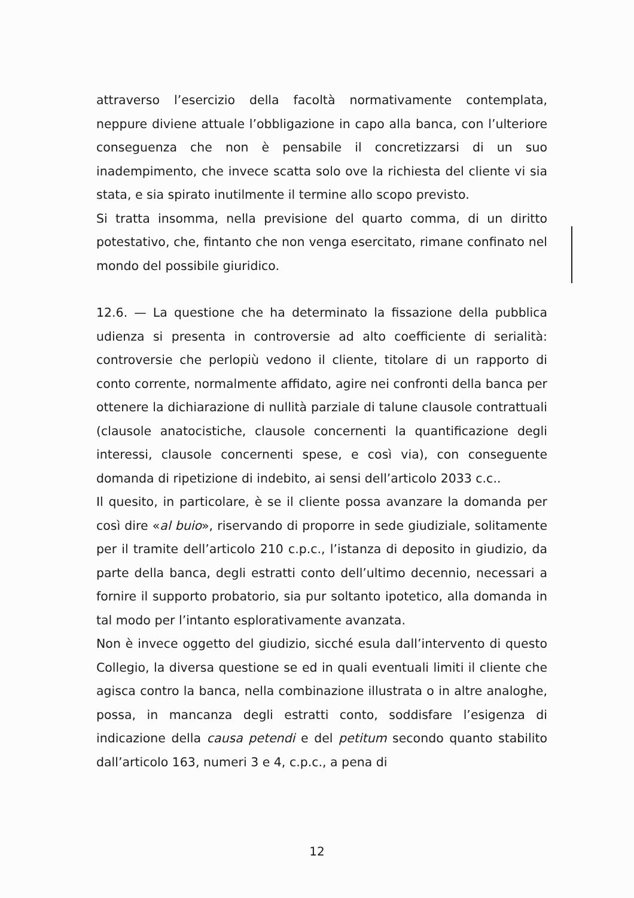attraverso l’esercizio della facoltà normativamente contemplata, neppure diviene attuale l’obbligazione in capo alla banca, con l’ulteriore conseguenza che non è pensabile il concretizzarsi di un suo inadempimento, che invece scatta solo ove la richiesta del cliente vi sia stata, e sia spirato inutilmente il termine allo scopo previsto.
Si tratta insomma, nella previsione del quarto comma, di un diritto potestativo, che, fintanto che non venga esercitato, rimane confinato nel mondo del possibile giuridico.
12.6. — La questione che ha determinato la fissazione della pubblica udienza si presenta in controversie ad alto coefficiente di serialità: controversie che perlopiù vedono il cliente, titolare di un rapporto di conto corrente, normalmente affidato, agire nei confronti della banca per ottenere la dichiarazione di nullità parziale di talune clausole contrattuali (clausole anatocistiche, clausole concernenti la quantificazione degli interessi, clausole concernenti spese, e così via), con conseguente domanda di ripetizione di indebito, ai sensi dell’articolo 2033 c.c..
Il quesito, in particolare, è se il cliente possa avanzare la domanda per così dire «al buio», riservando di proporre in sede giudiziale, solitamente per il tramite dell’articolo 210 c.p.c., l’istanza di deposito in giudizio, da parte della banca, degli estratti conto dell’ultimo decennio, necessari a fornire il supporto probatorio, sia pur soltanto ipotetico, alla domanda in tal modo per l’intanto esplorativamente avanzata.
Non è invece oggetto del giudizio, sicché esula dall’intervento di questo Collegio, la diversa questione se ed in quali eventuali limiti il cliente che agisca contro la banca, nella combinazione illustrata o in altre analoghe, possa, in mancanza degli estratti conto, soddisfare l’esigenza di indicazione della causa petendi e del petitum secondo quanto stabilito dall’articolo 163, numeri 3 e 4, c.p.c., a pena di
12